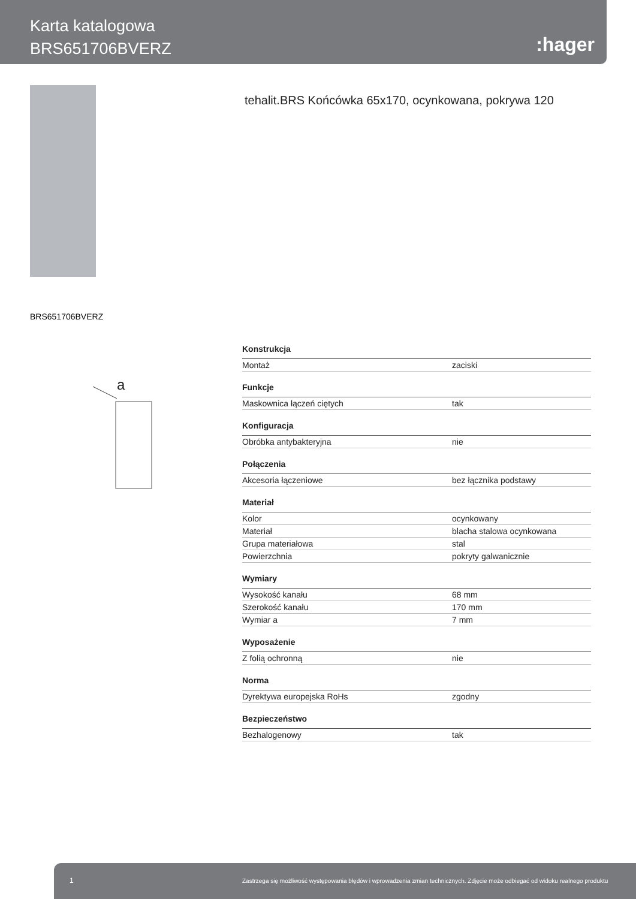Karta katalogowa
BRS651706BVERZ
:hager
tehalit.BRS Końcówka 65x170, ocynkowana, pokrywa 120
BRS651706BVERZ
a
| Konstrukcja | |
| --- | --- |
| Montaż | zaciski |
| Funkcje | |
| Maskownica łączeń ciętych | tak |
| Konfiguracja | |
| Obróbka antybakteryjna | nie |
| Połączenia | |
| Akcesoria łączeniowe | bez łącznika podstawy |
| Materiał | |
| Kolor | ocynkowany |
| Materiał | blacha stalowa ocynkowana |
| Grupa materiałowa | stal |
| Powierzchnia | pokryty galwanicznie |
| Wymiary | |
| Wysokość kanału | 68 mm |
| Szerokość kanału | 170 mm |
| Wymiar a | 7 mm |
| Wyposażenie | |
| Z folią ochronną | nie |
| Norma | |
| Dyrektywa europejska RoHs | zgodny |
| Bezpieczeństwo | |
| Bezhalogenowy | tak |
1 Zastrzega się możliwość występowania błędów i wprowadzenia zmian technicznych. Zdjęcie może odbiegać od widoku realnego produktu